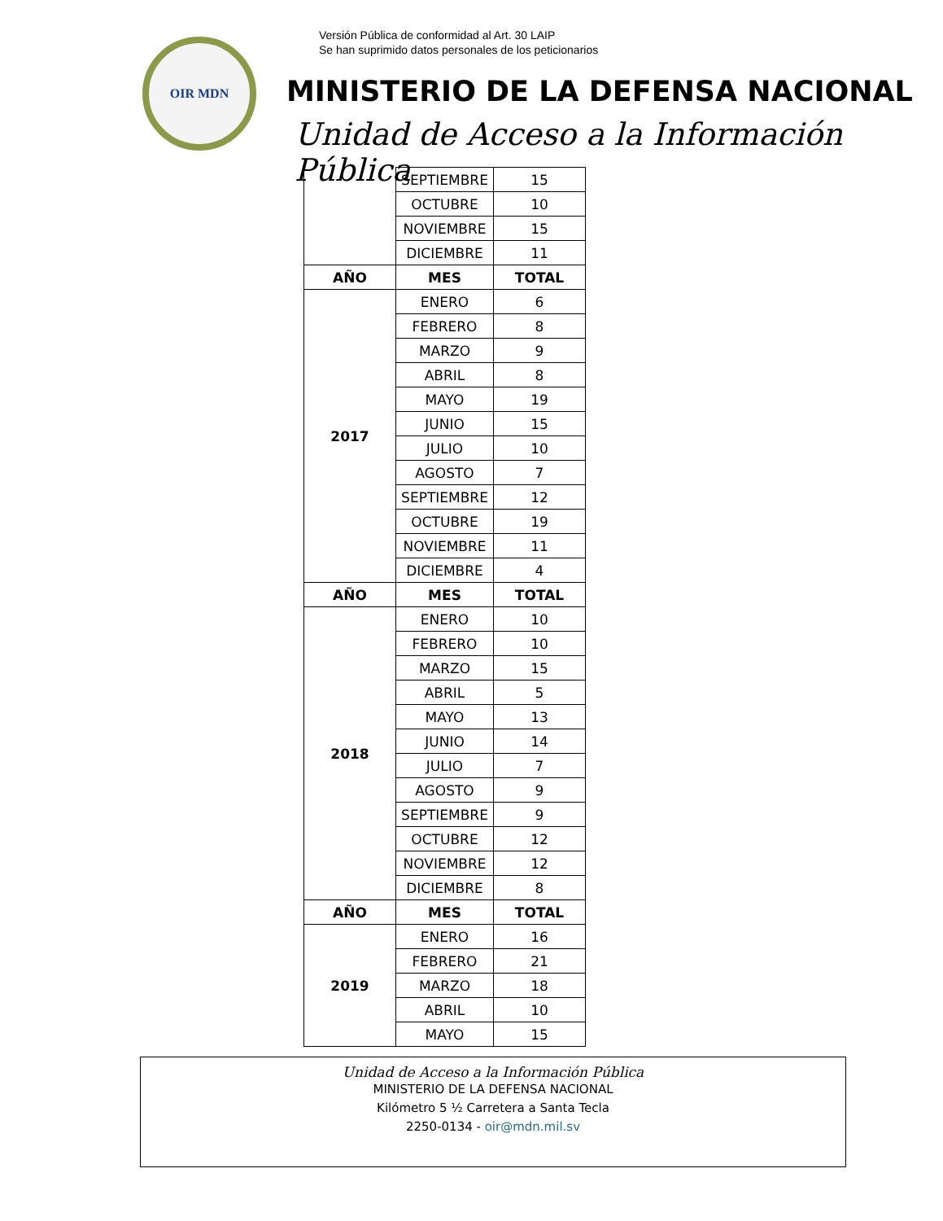OIR MDN
Versión Pública de conformidad al Art. 30 LAIP
Se han suprimido datos personales de los peticionarios
MINISTERIO DE LA DEFENSA NACIONAL
Unidad de Acceso a la Información Pública
| | SEPTIEMBRE | 15 |
| | OCTUBRE | 10 |
| | NOVIEMBRE | 15 |
| | DICIEMBRE | 11 |
| AÑO | MES | TOTAL |
| 2017 | ENERO | 6 |
| | FEBRERO | 8 |
| | MARZO | 9 |
| | ABRIL | 8 |
| | MAYO | 19 |
| | JUNIO | 15 |
| | JULIO | 10 |
| | AGOSTO | 7 |
| | SEPTIEMBRE | 12 |
| | OCTUBRE | 19 |
| | NOVIEMBRE | 11 |
| | DICIEMBRE | 4 |
| AÑO | MES | TOTAL |
| 2018 | ENERO | 10 |
| | FEBRERO | 10 |
| | MARZO | 15 |
| | ABRIL | 5 |
| | MAYO | 13 |
| | JUNIO | 14 |
| | JULIO | 7 |
| | AGOSTO | 9 |
| | SEPTIEMBRE | 9 |
| | OCTUBRE | 12 |
| | NOVIEMBRE | 12 |
| | DICIEMBRE | 8 |
| AÑO | MES | TOTAL |
| 2019 | ENERO | 16 |
| | FEBRERO | 21 |
| | MARZO | 18 |
| | ABRIL | 10 |
| | MAYO | 15 |
Unidad de Acceso a la Información Pública
MINISTERIO DE LA DEFENSA NACIONAL
Kilómetro 5 ½ Carretera a Santa Tecla
2250-0134 - oir@mdn.mil.sv